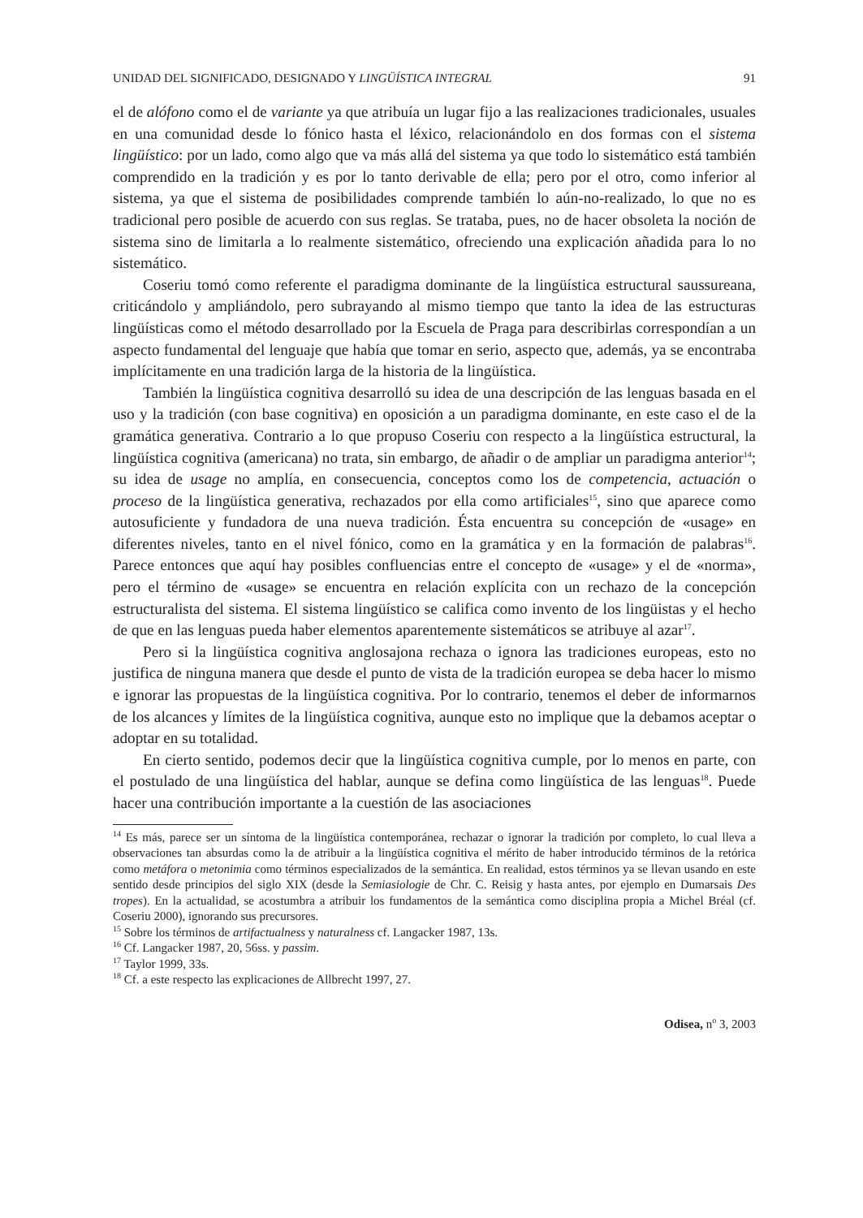UNIDAD DEL SIGNIFICADO, DESIGNADO Y LINGÜÍSTICA INTEGRAL 91
el de alófono como el de variante ya que atribuía un lugar fijo a las realizaciones tradicionales, usuales en una comunidad desde lo fónico hasta el léxico, relacionándolo en dos formas con el sistema lingüístico: por un lado, como algo que va más allá del sistema ya que todo lo sistemático está también comprendido en la tradición y es por lo tanto derivable de ella; pero por el otro, como inferior al sistema, ya que el sistema de posibilidades comprende también lo aún-no-realizado, lo que no es tradicional pero posible de acuerdo con sus reglas. Se trataba, pues, no de hacer obsoleta la noción de sistema sino de limitarla a lo realmente sistemático, ofreciendo una explicación añadida para lo no sistemático.
Coseriu tomó como referente el paradigma dominante de la lingüística estructural saussureana, criticándolo y ampliándolo, pero subrayando al mismo tiempo que tanto la idea de las estructuras lingüísticas como el método desarrollado por la Escuela de Praga para describirlas correspondían a un aspecto fundamental del lenguaje que había que tomar en serio, aspecto que, además, ya se encontraba implícitamente en una tradición larga de la historia de la lingüística.
También la lingüística cognitiva desarrolló su idea de una descripción de las lenguas basada en el uso y la tradición (con base cognitiva) en oposición a un paradigma dominante, en este caso el de la gramática generativa. Contrario a lo que propuso Coseriu con respecto a la lingüística estructural, la lingüística cognitiva (americana) no trata, sin embargo, de añadir o de ampliar un paradigma anterior<sup>14</sup>; su idea de usage no amplía, en consecuencia, conceptos como los de competencia, actuación o proceso de la lingüística generativa, rechazados por ella como artificiales<sup>15</sup>, sino que aparece como autosuficiente y fundadora de una nueva tradición. Ésta encuentra su concepción de «usage» en diferentes niveles, tanto en el nivel fónico, como en la gramática y en la formación de palabras<sup>16</sup>. Parece entonces que aquí hay posibles confluencias entre el concepto de «usage» y el de «norma», pero el término de «usage» se encuentra en relación explícita con un rechazo de la concepción estructuralista del sistema. El sistema lingüístico se califica como invento de los lingüistas y el hecho de que en las lenguas pueda haber elementos aparentemente sistemáticos se atribuye al azar<sup>17</sup>.
Pero si la lingüística cognitiva anglosajona rechaza o ignora las tradiciones europeas, esto no justifica de ninguna manera que desde el punto de vista de la tradición europea se deba hacer lo mismo e ignorar las propuestas de la lingüística cognitiva. Por lo contrario, tenemos el deber de informarnos de los alcances y límites de la lingüística cognitiva, aunque esto no implique que la debamos aceptar o adoptar en su totalidad.
En cierto sentido, podemos decir que la lingüística cognitiva cumple, por lo menos en parte, con el postulado de una lingüística del hablar, aunque se defina como lingüística de las lenguas<sup>18</sup>. Puede hacer una contribución importante a la cuestión de las asociaciones
<sup>14</sup> Es más, parece ser un síntoma de la lingüística contemporánea, rechazar o ignorar la tradición por completo, lo cual lleva a observaciones tan absurdas como la de atribuir a la lingüística cognitiva el mérito de haber introducido términos de la retórica como metáfora o metonimia como términos especializados de la semántica. En realidad, estos términos ya se llevan usando en este sentido desde principios del siglo XIX (desde la Semiasiologie de Chr. C. Reisig y hasta antes, por ejemplo en Dumarsais Des tropes). En la actualidad, se acostumbra a atribuir los fundamentos de la semántica como disciplina propia a Michel Bréal (cf. Coseriu 2000), ignorando sus precursores.
<sup>15</sup> Sobre los términos de artifactualness y naturalness cf. Langacker 1987, 13s.
<sup>16</sup> Cf. Langacker 1987, 20, 56ss. y passim.
<sup>17</sup> Taylor 1999, 33s.
<sup>18</sup> Cf. a este respecto las explicaciones de Allbrecht 1997, 27.
Odisea, n<sup>o</sup> 3, 2003